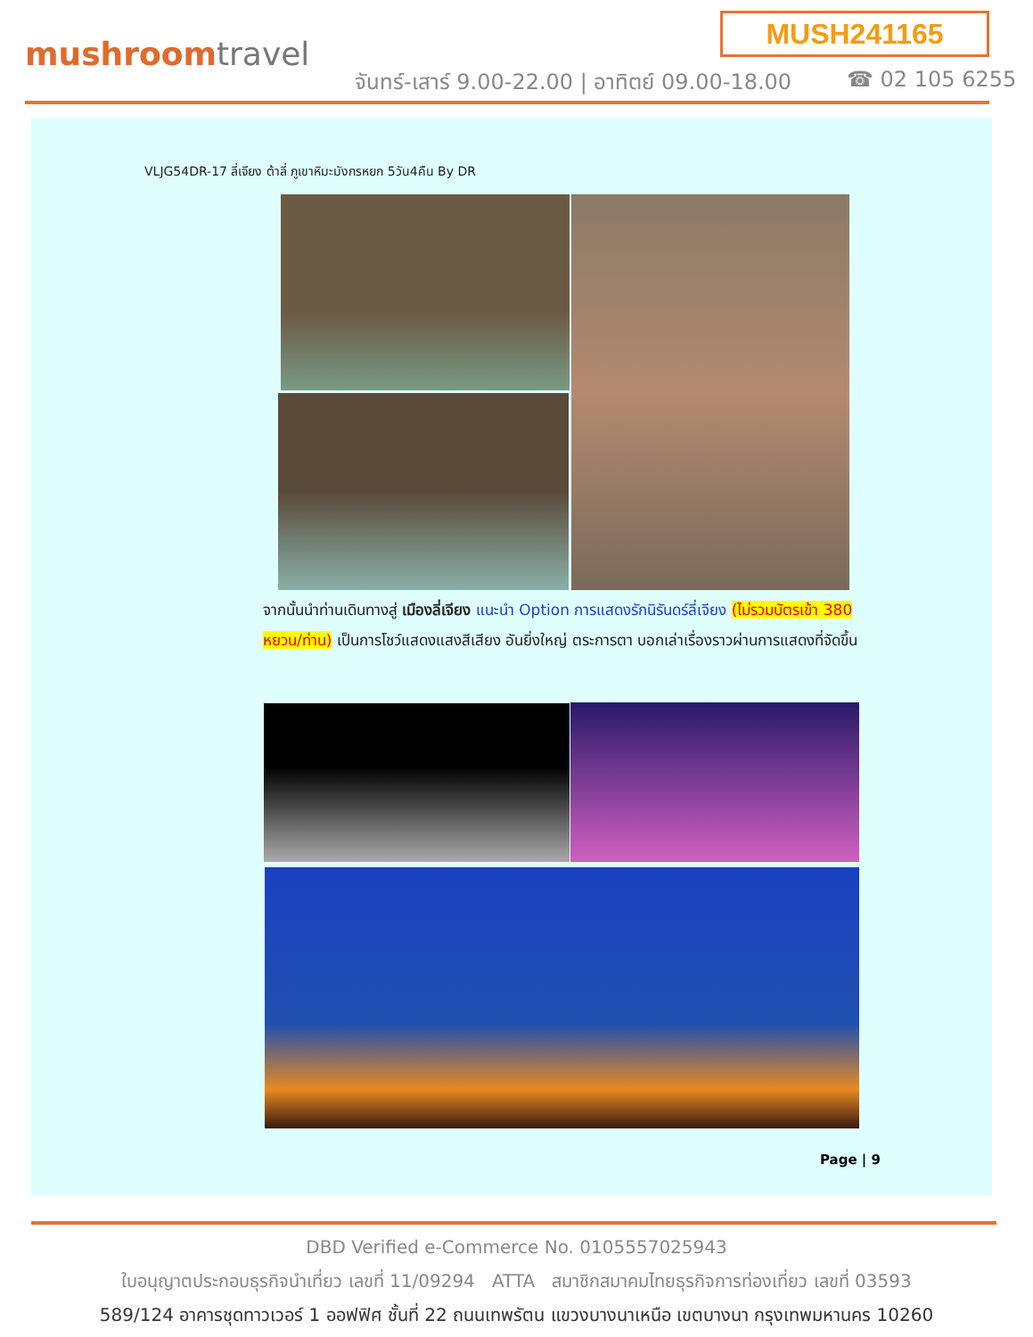mushroomtravel
MUSH241165
จันทร์-เสาร์ 9.00-22.00 | อาทิตย์ 09.00-18.00
☎ 02 105 6255
VLJG54DR-17 ลี่เจียง ต้าลี่ ภูเขาหิมะมังกรหยก 5วัน4คืน By DR
จากนั้นนำท่านเดินทางสู่ เมืองลี่เจียง แนะนำ Option การแสดงรักนิรันดร์ลี่เจียง (ไม่รวมบัตรเข้า 380 หยวน/ท่าน) เป็นการโชว์แสดงแสงสีเสียง อันยิ่งใหญ่ ตระการตา บอกเล่าเรื่องราวผ่านการแสดงที่จัดขึ้น
Page | 9
DBD Verified e-Commerce No. 0105557025943
ใบอนุญาตประกอบธุรกิจนำเที่ยว เลขที่ 11/09294 ATTA สมาชิกสมาคมไทยธุรกิจการท่องเที่ยว เลขที่ 03593
589/124 อาคารชุดทาวเวอร์ 1 ออฟฟิศ ชั้นที่ 22 ถนนเทพรัตน แขวงบางนาเหนือ เขตบางนา กรุงเทพมหานคร 10260